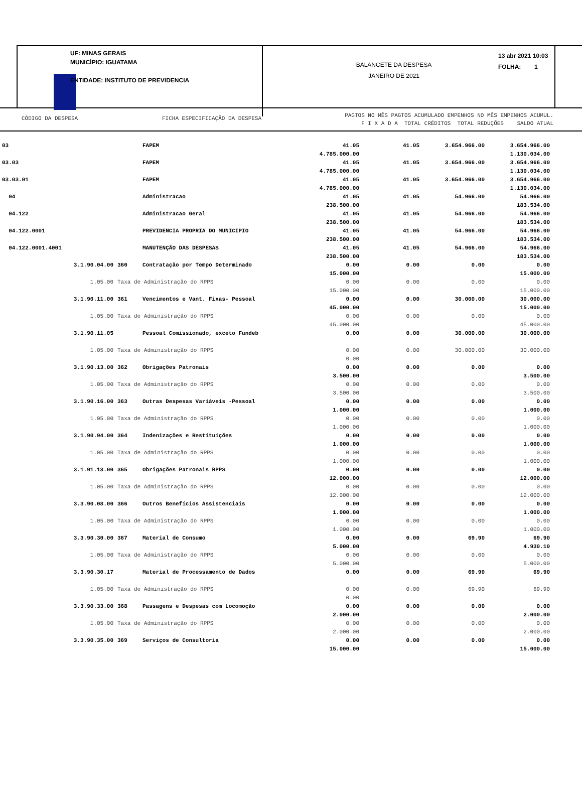UF: MINAS GERAIS
MUNICÍPIO: IGUATAMA
ENTIDADE: INSTITUTO DE PREVIDENCIA
BALANCETE DA DESPESA
JANEIRO DE 2021
13 abr 2021 10:03
FOLHA: 1
CÓDIGO DA DESPESA FICHA ESPECIFICAÇÃO DA DESPESA
PAGTOS NO MÊS PAGTOS ACUMULADO EMPENHOS NO MÊS EMPENHOS ACUMUL.
F I X A D A TOTAL CRÉDITOS TOTAL REDUÇÕES SALDO ATUAL
| 03 | | FAPEM | 41.05 4.785.000.00 | 41.05 | 3.654.966.00 | 3.654.966.00 1.130.034.00 |
| 03.03 | | FAPEM | 41.05 4.785.000.00 | 41.05 | 3.654.966.00 | 3.654.966.00 1.130.034.00 |
| 03.03.01 | | FAPEM | 41.05 4.785.000.00 | 41.05 | 3.654.966.00 | 3.654.966.00 1.130.034.00 |
| 04 | | Administracao | 41.05 238.500.00 | 41.05 | 54.966.00 | 54.966.00 183.534.00 |
| 04.122 | | Administracao Geral | 41.05 238.500.00 | 41.05 | 54.966.00 | 54.966.00 183.534.00 |
| 04.122.0001 | | PREVIDENCIA PROPRIA DO MUNICIPIO | 41.05 238.500.00 | 41.05 | 54.966.00 | 54.966.00 183.534.00 |
| 04.122.0001.4001 | | MANUTENÇÃO DAS DESPESAS | 41.05 238.500.00 | 41.05 | 54.966.00 | 54.966.00 183.534.00 |
| 3.1.90.04.00 | 360 | Contratação por Tempo Determinado | 0.00 15.000.00 | 0.00 | 0.00 | 0.00 15.000.00 |
| 1.05.00 | Taxa de Administração do RPPS | | 0.00 15.000.00 | 0.00 | 0.00 | 0.00 15.000.00 |
| 3.1.90.11.00 | 361 | Vencimentos e Vant. Fixas- Pessoal | 0.00 45.000.00 | 0.00 | 30.000.00 | 30.000.00 15.000.00 |
| 1.05.00 | Taxa de Administração do RPPS | | 0.00 45.000.00 | 0.00 | 0.00 | 0.00 45.000.00 |
| 3.1.90.11.05 | | Pessoal Comissionado, exceto Fundeb | 0.00 | 0.00 | 30.000.00 | 30.000.00 |
| 1.05.00 | Taxa de Administração do RPPS | | 0.00 0.00 | 0.00 | 30.000.00 | 30.000.00 |
| 3.1.90.13.00 | 362 | Obrigações Patronais | 0.00 3.500.00 | 0.00 | 0.00 | 0.00 3.500.00 |
| 1.05.00 | Taxa de Administração do RPPS | | 0.00 3.500.00 | 0.00 | 0.00 | 0.00 3.500.00 |
| 3.1.90.16.00 | 363 | Outras Despesas Variáveis -Pessoal | 0.00 1.000.00 | 0.00 | 0.00 | 0.00 1.000.00 |
| 1.05.00 | Taxa de Administração do RPPS | | 0.00 1.000.00 | 0.00 | 0.00 | 0.00 1.000.00 |
| 3.1.90.94.00 | 364 | Indenizações e Restituições | 0.00 1.000.00 | 0.00 | 0.00 | 0.00 1.000.00 |
| 1.05.00 | Taxa de Administração do RPPS | | 0.00 1.000.00 | 0.00 | 0.00 | 0.00 1.000.00 |
| 3.1.91.13.00 | 365 | Obrigações Patronais RPPS | 0.00 12.000.00 | 0.00 | 0.00 | 0.00 12.000.00 |
| 1.05.00 | Taxa de Administração do RPPS | | 0.00 12.000.00 | 0.00 | 0.00 | 0.00 12.000.00 |
| 3.3.90.08.00 | 366 | Outros Benefícios Assistenciais | 0.00 1.000.00 | 0.00 | 0.00 | 0.00 1.000.00 |
| 1.05.00 | Taxa de Administração do RPPS | | 0.00 1.000.00 | 0.00 | 0.00 | 0.00 1.000.00 |
| 3.3.90.30.00 | 367 | Material de Consumo | 0.00 5.000.00 | 0.00 | 69.90 | 69.90 4.930.10 |
| 1.05.00 | Taxa de Administração do RPPS | | 0.00 5.000.00 | 0.00 | 0.00 | 0.00 5.000.00 |
| 3.3.90.30.17 | | Material de Processamento de Dados | 0.00 | 0.00 | 69.90 | 69.90 |
| 1.05.00 | Taxa de Administração do RPPS | | 0.00 0.00 | 0.00 | 69.90 | 69.90 |
| 3.3.90.33.00 | 368 | Passagens e Despesas com Locomoção | 0.00 2.000.00 | 0.00 | 0.00 | 0.00 2.000.00 |
| 1.05.00 | Taxa de Administração do RPPS | | 0.00 2.000.00 | 0.00 | 0.00 | 0.00 2.000.00 |
| 3.3.90.35.00 | 369 | Serviços de Consultoria | 0.00 15.000.00 | 0.00 | 0.00 | 0.00 15.000.00 |